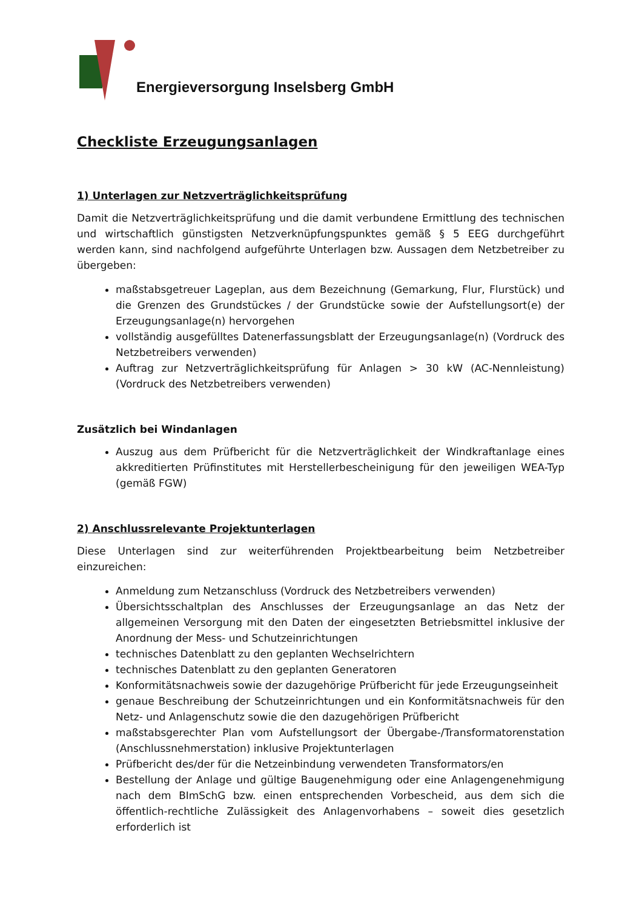Energieversorgung Inselsberg GmbH
Checkliste Erzeugungsanlagen
1) Unterlagen zur Netzverträglichkeitsprüfung
Damit die Netzverträglichkeitsprüfung und die damit verbundene Ermittlung des technischen und wirtschaftlich günstigsten Netzverknüpfungspunktes gemäß § 5 EEG durchgeführt werden kann, sind nachfolgend aufgeführte Unterlagen bzw. Aussagen dem Netzbetreiber zu übergeben:
maßstabsgetreuer Lageplan, aus dem Bezeichnung (Gemarkung, Flur, Flurstück) und die Grenzen des Grundstückes / der Grundstücke sowie der Aufstellungsort(e) der Erzeugungsanlage(n) hervorgehen
vollständig ausgefülltes Datenerfassungsblatt der Erzeugungsanlage(n) (Vordruck des Netzbetreibers verwenden)
Auftrag zur Netzverträglichkeitsprüfung für Anlagen > 30 kW (AC-Nennleistung) (Vordruck des Netzbetreibers verwenden)
Zusätzlich bei Windanlagen
Auszug aus dem Prüfbericht für die Netzverträglichkeit der Windkraftanlage eines akkreditierten Prüfinstitutes mit Herstellerbescheinigung für den jeweiligen WEA-Typ (gemäß FGW)
2) Anschlussrelevante Projektunterlagen
Diese Unterlagen sind zur weiterführenden Projektbearbeitung beim Netzbetreiber einzureichen:
Anmeldung zum Netzanschluss (Vordruck des Netzbetreibers verwenden)
Übersichtsschaltplan des Anschlusses der Erzeugungsanlage an das Netz der allgemeinen Versorgung mit den Daten der eingesetzten Betriebsmittel inklusive der Anordnung der Mess- und Schutzeinrichtungen
technisches Datenblatt zu den geplanten Wechselrichtern
technisches Datenblatt zu den geplanten Generatoren
Konformitätsnachweis sowie der dazugehörige Prüfbericht für jede Erzeugungseinheit
genaue Beschreibung der Schutzeinrichtungen und ein Konformitätsnachweis für den Netz- und Anlagenschutz sowie die den dazugehörigen Prüfbericht
maßstabsgerechter Plan vom Aufstellungsort der Übergabe-/Transformatorenstation (Anschlussnehmerstation) inklusive Projektunterlagen
Prüfbericht des/der für die Netzeinbindung verwendeten Transformators/en
Bestellung der Anlage und gültige Baugenehmigung oder eine Anlagengenehmigung nach dem BImSchG bzw. einen entsprechenden Vorbescheid, aus dem sich die öffentlich-rechtliche Zulässigkeit des Anlagenvorhabens – soweit dies gesetzlich erforderlich ist